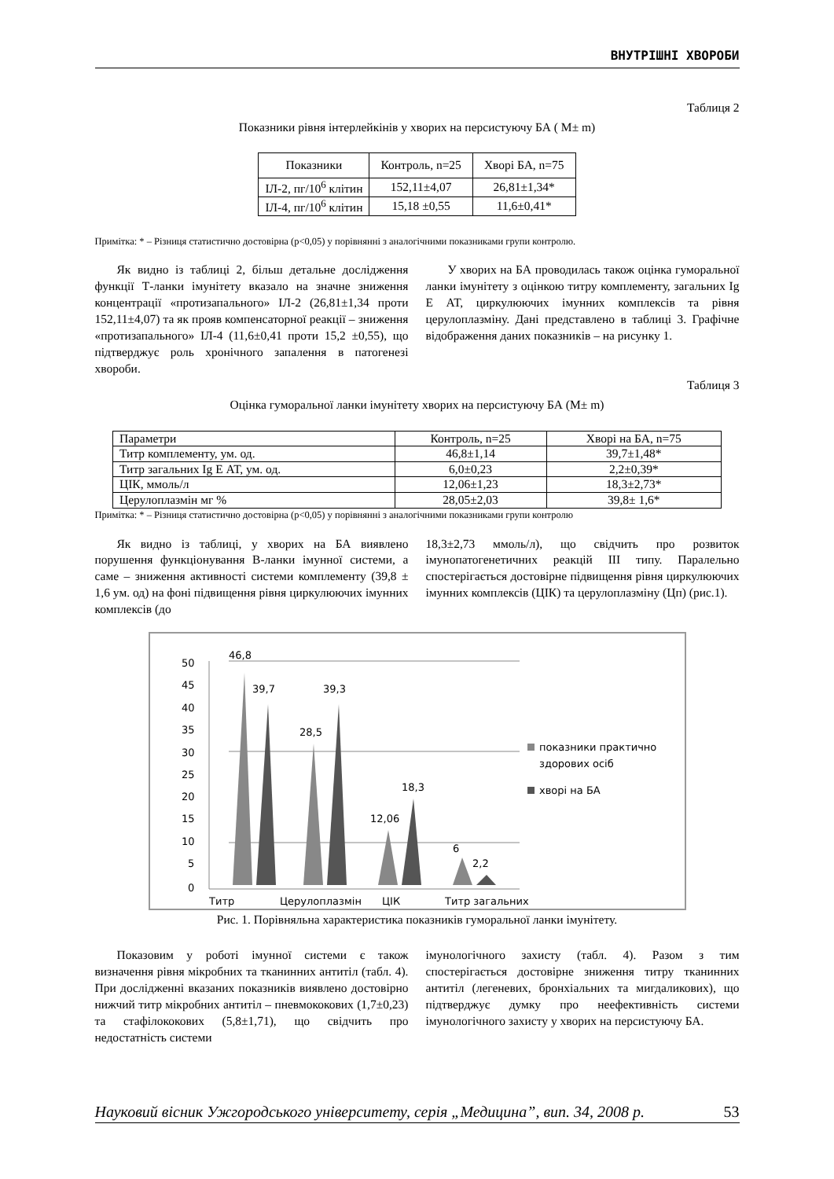ВНУТРІШНІ ХВОРОБИ
Таблиця 2
Показники рівня інтерлейкінів у хворих на персистуючу БА ( M± m)
| Показники | Контроль, n=25 | Хворі БА, n=75 |
| --- | --- | --- |
| ІЛ-2, пг/10<sup>6</sup> клітин | 152,11±4,07 | 26,81±1,34* |
| ІЛ-4, пг/10<sup>6</sup> клітин | 15,18 ±0,55 | 11,6±0,41* |
Примітка: * – Різниця статистично достовірна (р<0,05) у порівнянні з аналогічними показниками групи контролю.
Як видно із таблиці 2, більш детальне дослідження функції Т-ланки імунітету вказало на значне зниження концентрації «протизапального» ІЛ-2 (26,81±1,34 проти 152,11±4,07) та як прояв компенсаторної реакції – зниження «протизапального» ІЛ-4 (11,6±0,41 проти 15,2 ±0,55), що підтверджує роль хронічного запалення в патогенезі хвороби.
У хворих на БА проводилась також оцінка гуморальної ланки імунітету з оцінкою титру комплементу, загальних Ig E АТ, циркулюючих імунних комплексів та рівня церулоплазміну. Дані представлено в таблиці 3. Графічне відображення даних показників – на рисунку 1.
Таблиця 3
Оцінка гуморальної ланки імунітету хворих на персистуючу БА (M± m)
| Параметри | Контроль, n=25 | Хворі на БА, n=75 |
| Титр комплементу, ум. од. | 46,8±1,14 | 39,7±1,48* |
| Титр загальних Ig E АТ, ум. од. | 6,0±0,23 | 2,2±0,39* |
| ЦІК, ммоль/л | 12,06±1,23 | 18,3±2,73* |
| Церулоплазмін мг % | 28,05±2,03 | 39,8± 1,6* |
Примітка: * – Різниця статистично достовірна (р<0,05) у порівнянні з аналогічними показниками групи контролю
Як видно із таблиці, у хворих на БА виявлено порушення функціонування В-ланки імунної системи, а саме – зниження активності системи комплементу (39,8 ± 1,6 ум. од) на фоні підвищення рівня циркулюючих імунних комплексів (до
18,3±2,73 ммоль/л), що свідчить про розвиток імунопатогенетичних реакцій ІІІ типу. Паралельно спостерігається достовірне підвищення рівня циркулюючих імунних комплексів (ЦІК) та церулоплазміну (Цп) (рис.1).
50
45
40
35
30
25
20
15
10
5
0
46,8
39,7
39,3
28,5
12,06
18,3
6
2,2
показники практично
здорових осіб
хворі на БА
Титр
Церулоплазмін
ЦІК
Титр загальних
Рис. 1. Порівняльна характеристика показників гуморальної ланки імунітету.
Показовим у роботі імунної системи є також визначення рівня мікробних та тканинних антитіл (табл. 4). При дослідженні вказаних показників виявлено достовірно нижчий титр мікробних антитіл – пневмококових (1,7±0,23) та стафілококових (5,8±1,71), що свідчить про недостатність системи
імунологічного захисту (табл. 4). Разом з тим спостерігається достовірне зниження титру тканинних антитіл (легеневих, бронхіальних та мигдаликових), що підтверджує думку про неефективність системи імунологічного захисту у хворих на персистуючу БА.
Науковий вісник Ужгородського університету, серія „Медицина”, вип. 34, 2008 р. 53